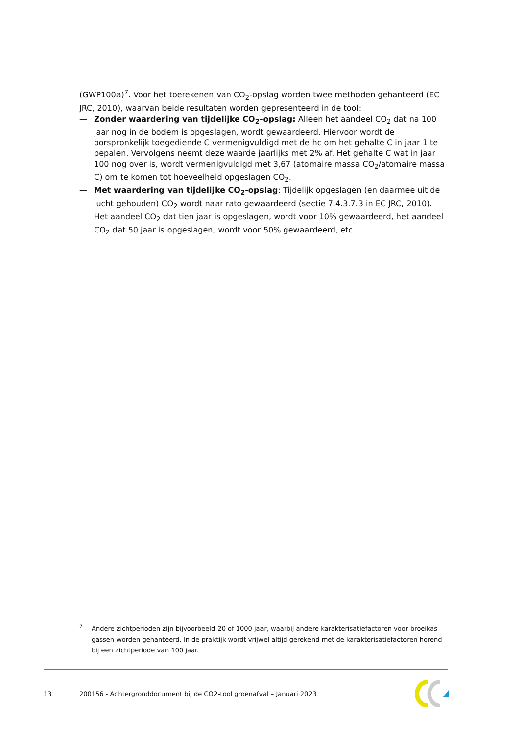(GWP100a)<sup>7</sup>. Voor het toerekenen van CO<sub>2</sub>-opslag worden twee methoden gehanteerd (EC JRC, 2010), waarvan beide resultaten worden gepresenteerd in de tool:
— Zonder waardering van tijdelijke CO<sub>2</sub>-opslag: Alleen het aandeel CO<sub>2</sub> dat na 100 jaar nog in de bodem is opgeslagen, wordt gewaardeerd. Hiervoor wordt de oorspronkelijk toegediende C vermenigvuldigd met de hc om het gehalte C in jaar 1 te bepalen. Vervolgens neemt deze waarde jaarlijks met 2% af. Het gehalte C wat in jaar 100 nog over is, wordt vermenigvuldigd met 3,67 (atomaire massa CO<sub>2</sub>/atomaire massa C) om te komen tot hoeveelheid opgeslagen CO<sub>2</sub>.
— Met waardering van tijdelijke CO<sub>2</sub>-opslag: Tijdelijk opgeslagen (en daarmee uit de lucht gehouden) CO<sub>2</sub> wordt naar rato gewaardeerd (sectie 7.4.3.7.3 in EC JRC, 2010). Het aandeel CO<sub>2</sub> dat tien jaar is opgeslagen, wordt voor 10% gewaardeerd, het aandeel CO<sub>2</sub> dat 50 jaar is opgeslagen, wordt voor 50% gewaardeerd, etc.
7 Andere zichtperioden zijn bijvoorbeeld 20 of 1000 jaar, waarbij andere karakterisatiefactoren voor broeikas-gassen worden gehanteerd. In de praktijk wordt vrijwel altijd gerekend met de karakterisatiefactoren horend bij een zichtperiode van 100 jaar.
13 200156 - Achtergronddocument bij de CO2-tool groenafval – Januari 2023